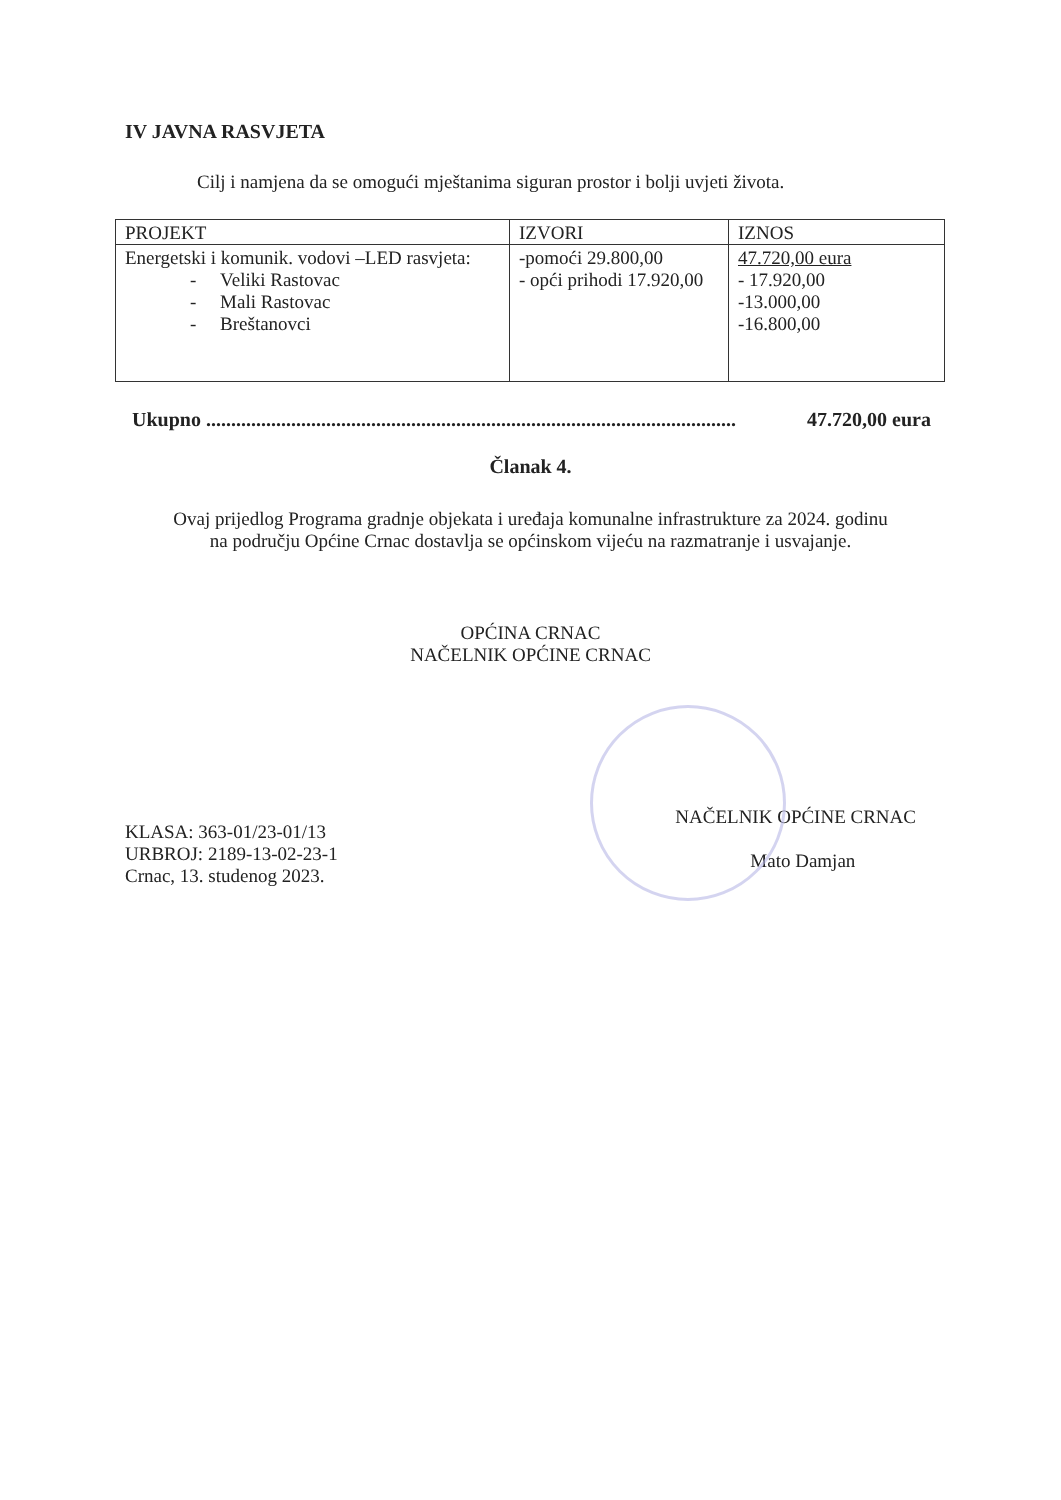IV JAVNA RASVJETA
Cilj i namjena da se omogući mještanima siguran prostor i bolji uvjeti života.
| PROJEKT | IZVORI | IZNOS |
| --- | --- | --- |
| Energetski i komunik. vodovi –LED rasvjeta: - Veliki Rastovac - Mali Rastovac - Breštanovci | -pomoći 29.800,00 - opći prihodi 17.920,00 | 47.720,00 eura - 17.920,00 -13.000,00 -16.800,00 |
Ukupno .......................................................................................................... 47.720,00 eura
Članak 4.
Ovaj prijedlog Programa gradnje objekata i uređaja komunalne infrastrukture za 2024. godinu
na području Općine Crnac dostavlja se općinskom vijeću na razmatranje i usvajanje.
OPĆINA CRNAC
NAČELNIK OPĆINE CRNAC
KLASA: 363-01/23-01/13
URBROJ: 2189-13-02-23-1
Crnac, 13. studenog 2023.
NAČELNIK OPĆINE CRNAC
Mato Damjan